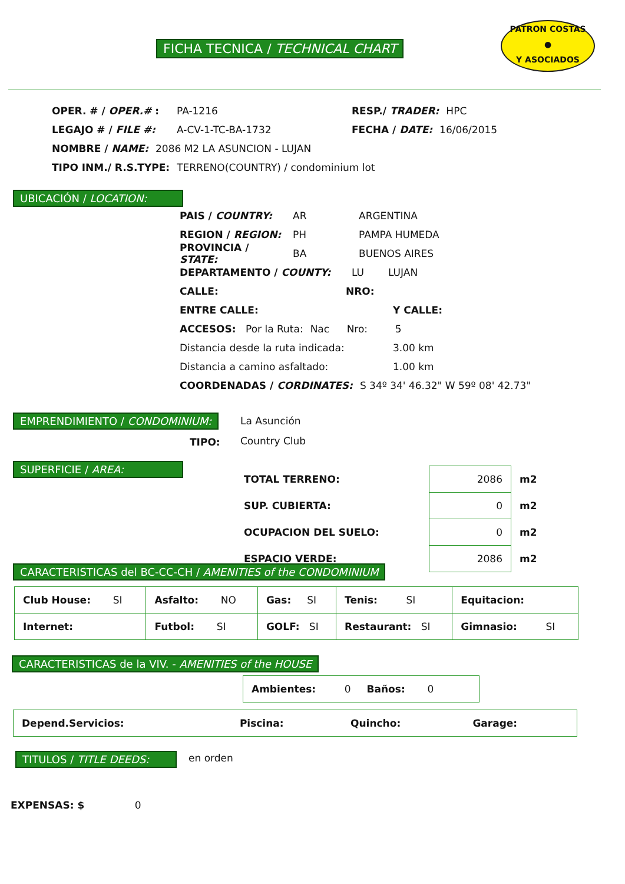FICHA TECNICA / TECHNICAL CHART
PATRON COSTAS
●
Y ASOCIADOS
OPER. # / OPER.# : PA-1216 RESP./ TRADER: HPC
LEGAJO # / FILE #: A-CV-1-TC-BA-1732 FECHA / DATE: 16/06/2015
NOMBRE / NAME: 2086 M2 LA ASUNCION - LUJAN
TIPO INM./ R.S.TYPE: TERRENO(COUNTRY) / condominium lot
UBICACIÓN / LOCATION:
PAIS / COUNTRY: AR ARGENTINA
REGION / REGION: PH PAMPA HUMEDA
PROVINCIA / STATE: BA BUENOS AIRES
DEPARTAMENTO / COUNTY: LU LUJAN
CALLE: NRO:
ENTRE CALLE: Y CALLE:
ACCESOS: Por la Ruta: Nac Nro: 5
Distancia desde la ruta indicada: 3.00 km
Distancia a camino asfaltado: 1.00 km
COORDENADAS / CORDINATES: S 34º 34' 46.32" W 59º 08' 42.73"
EMPRENDIMIENTO / CONDOMINIUM: La Asunción
TIPO: Country Club
SUPERFICIE / AREA:
| TOTAL TERRENO: | 2086 | m2 |
| SUP. CUBIERTA: | 0 | m2 |
| OCUPACION DEL SUELO: | 0 | m2 |
| ESPACIO VERDE: | 2086 | m2 |
CARACTERISTICAS del BC-CC-CH / AMENITIES of the CONDOMINIUM
| Club House: SI | Asfalto: NO | Gas: SI | Tenis: SI | Equitacion: |
| Internet: | Futbol: SI | GOLF: SI | Restaurant: SI | Gimnasio: SI |
CARACTERISTICAS de la VIV. - AMENITIES of the HOUSE
| Ambientes: 0 Baños: 0 |
| Depend.Servicios: | Piscina: | Quincho: | Garage: |
TITULOS / TITLE DEEDS: en orden
EXPENSAS: $ 0